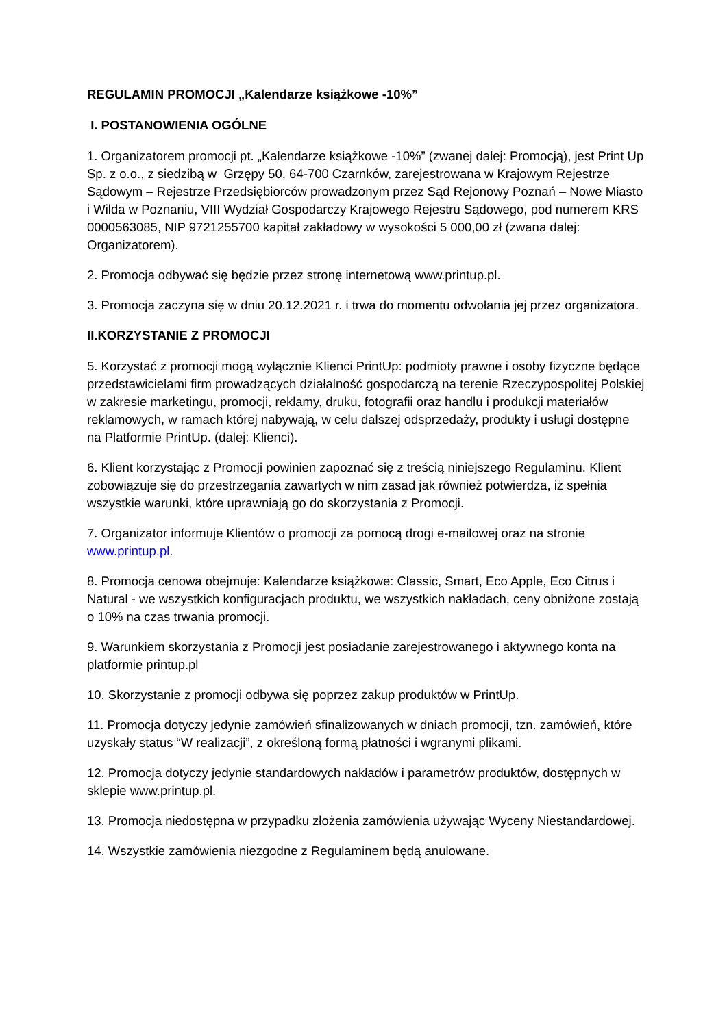REGULAMIN PROMOCJI „Kalendarze książkowe -10%”
I. POSTANOWIENIA OGÓLNE
1. Organizatorem promocji pt. „Kalendarze książkowe -10%” (zwanej dalej: Promocją), jest Print Up Sp. z o.o., z siedzibą w Grzępy 50, 64-700 Czarnków, zarejestrowana w Krajowym Rejestrze Sądowym – Rejestrze Przedsiębiorców prowadzonym przez Sąd Rejonowy Poznań – Nowe Miasto i Wilda w Poznaniu, VIII Wydział Gospodarczy Krajowego Rejestru Sądowego, pod numerem KRS 0000563085, NIP 9721255700 kapitał zakładowy w wysokości 5 000,00 zł (zwana dalej: Organizatorem).
2. Promocja odbywać się będzie przez stronę internetową www.printup.pl.
3. Promocja zaczyna się w dniu 20.12.2021 r. i trwa do momentu odwołania jej przez organizatora.
II.KORZYSTANIE Z PROMOCJI
5. Korzystać z promocji mogą wyłącznie Klienci PrintUp: podmioty prawne i osoby fizyczne będące przedstawicielami firm prowadzących działalność gospodarczą na terenie Rzeczypospolitej Polskiej w zakresie marketingu, promocji, reklamy, druku, fotografii oraz handlu i produkcji materiałów reklamowych, w ramach której nabywają, w celu dalszej odsprzedaży, produkty i usługi dostępne na Platformie PrintUp. (dalej: Klienci).
6. Klient korzystając z Promocji powinien zapoznać się z treścią niniejszego Regulaminu. Klient zobowiązuje się do przestrzegania zawartych w nim zasad jak również potwierdza, iż spełnia wszystkie warunki, które uprawniają go do skorzystania z Promocji.
7. Organizator informuje Klientów o promocji za pomocą drogi e-mailowej oraz na stronie www.printup.pl.
8. Promocja cenowa obejmuje: Kalendarze książkowe: Classic, Smart, Eco Apple, Eco Citrus i Natural - we wszystkich konfiguracjach produktu, we wszystkich nakładach, ceny obniżone zostają o 10% na czas trwania promocji.
9. Warunkiem skorzystania z Promocji jest posiadanie zarejestrowanego i aktywnego konta na platformie printup.pl
10. Skorzystanie z promocji odbywa się poprzez zakup produktów w PrintUp.
11. Promocja dotyczy jedynie zamówień sfinalizowanych w dniach promocji, tzn. zamówień, które uzyskały status “W realizacji”, z określoną formą płatności i wgranymi plikami.
12. Promocja dotyczy jedynie standardowych nakładów i parametrów produktów, dostępnych w sklepie www.printup.pl.
13. Promocja niedostępna w przypadku złożenia zamówienia używając Wyceny Niestandardowej.
14. Wszystkie zamówienia niezgodne z Regulaminem będą anulowane.